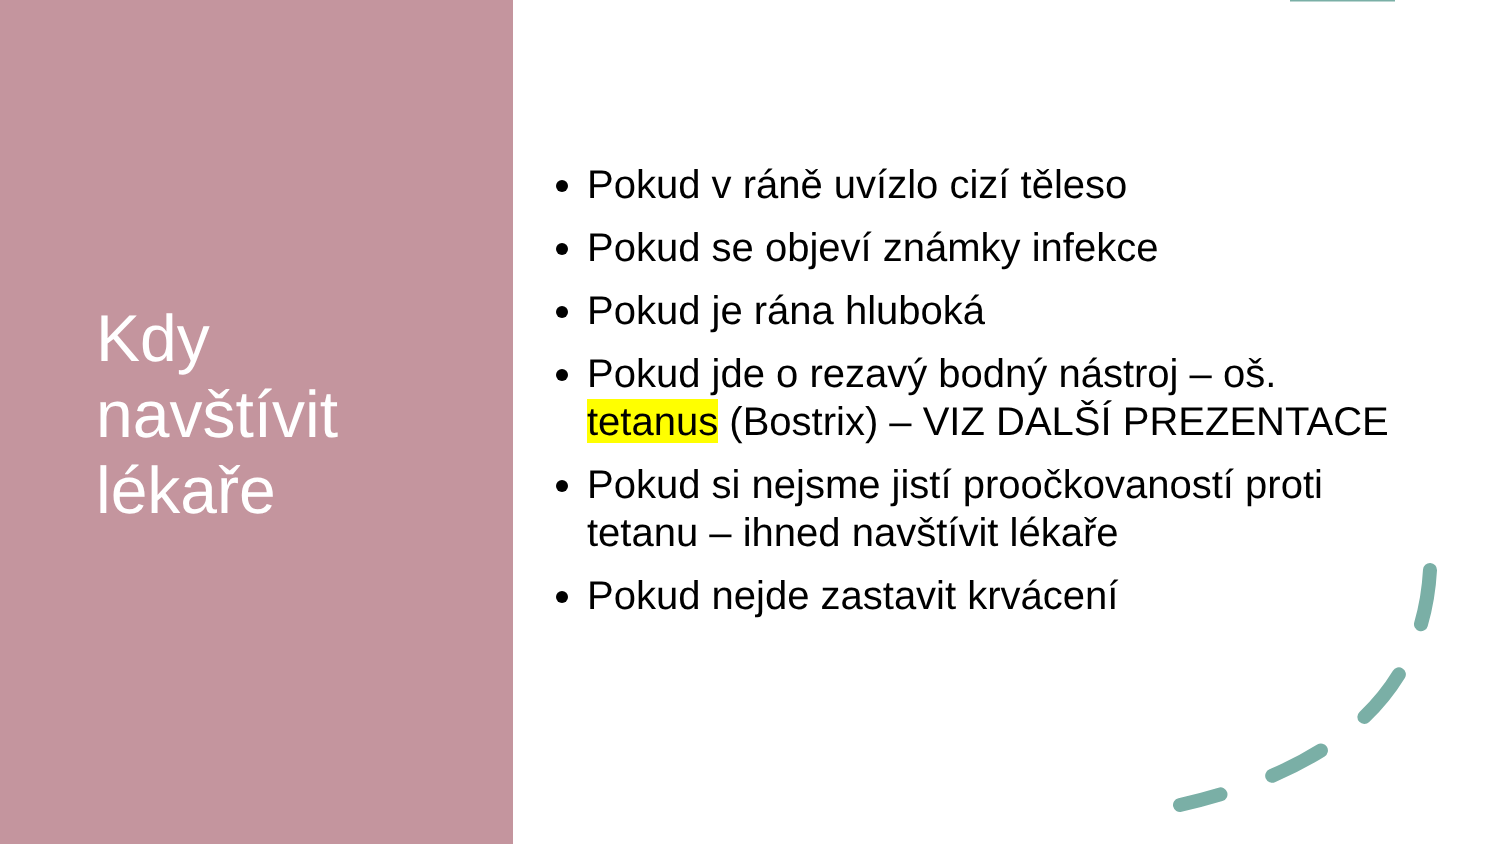Kdy
navštívit
lékaře
Pokud v ráně uvízlo cizí těleso
Pokud se objeví známky infekce
Pokud je rána hluboká
Pokud jde o rezavý bodný nástroj – oš. tetanus (Bostrix) – VIZ DALŠÍ PREZENTACE
Pokud si nejsme jistí proočkovaností proti tetanu – ihned navštívit lékaře
Pokud nejde zastavit krvácení